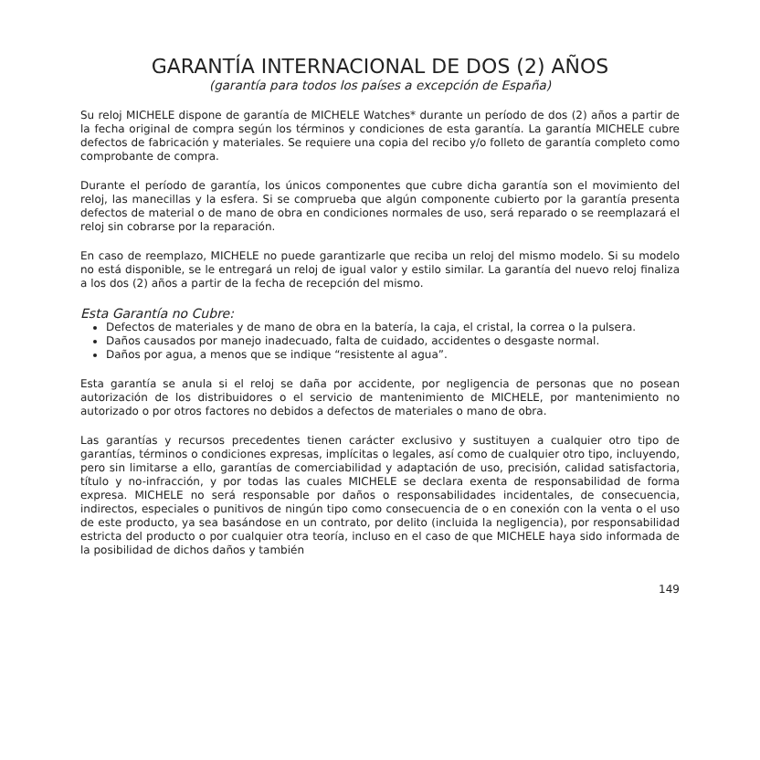GARANTÍA INTERNACIONAL DE DOS (2) AÑOS
(garantía para todos los países a excepción de España)
Su reloj MICHELE dispone de garantía de MICHELE Watches* durante un período de dos (2) años a partir de la fecha original de compra según los términos y condiciones de esta garantía. La garantía MICHELE cubre defectos de fabricación y materiales. Se requiere una copia del recibo y/o folleto de garantía completo como comprobante de compra.
Durante el período de garantía, los únicos componentes que cubre dicha garantía son el movimiento del reloj, las manecillas y la esfera. Si se comprueba que algún componente cubierto por la garantía presenta defectos de material o de mano de obra en condiciones normales de uso, será reparado o se reemplazará el reloj sin cobrarse por la reparación.
En caso de reemplazo, MICHELE no puede garantizarle que reciba un reloj del mismo modelo. Si su modelo no está disponible, se le entregará un reloj de igual valor y estilo similar. La garantía del nuevo reloj finaliza a los dos (2) años a partir de la fecha de recepción del mismo.
Esta Garantía no Cubre:
Defectos de materiales y de mano de obra en la batería, la caja, el cristal, la correa o la pulsera.
Daños causados por manejo inadecuado, falta de cuidado, accidentes o desgaste normal.
Daños por agua, a menos que se indique “resistente al agua”.
Esta garantía se anula si el reloj se daña por accidente, por negligencia de personas que no posean autorización de los distribuidores o el servicio de mantenimiento de MICHELE, por mantenimiento no autorizado o por otros factores no debidos a defectos de materiales o mano de obra.
Las garantías y recursos precedentes tienen carácter exclusivo y sustituyen a cualquier otro tipo de garantías, términos o condiciones expresas, implícitas o legales, así como de cualquier otro tipo, incluyendo, pero sin limitarse a ello, garantías de comerciabilidad y adaptación de uso, precisión, calidad satisfactoria, título y no-infracción, y por todas las cuales MICHELE se declara exenta de responsabilidad de forma expresa. MICHELE no será responsable por daños o responsabilidades incidentales, de consecuencia, indirectos, especiales o punitivos de ningún tipo como consecuencia de o en conexión con la venta o el uso de este producto, ya sea basándose en un contrato, por delito (incluida la negligencia), por responsabilidad estricta del producto o por cualquier otra teoría, incluso en el caso de que MICHELE haya sido informada de la posibilidad de dichos daños y también
149